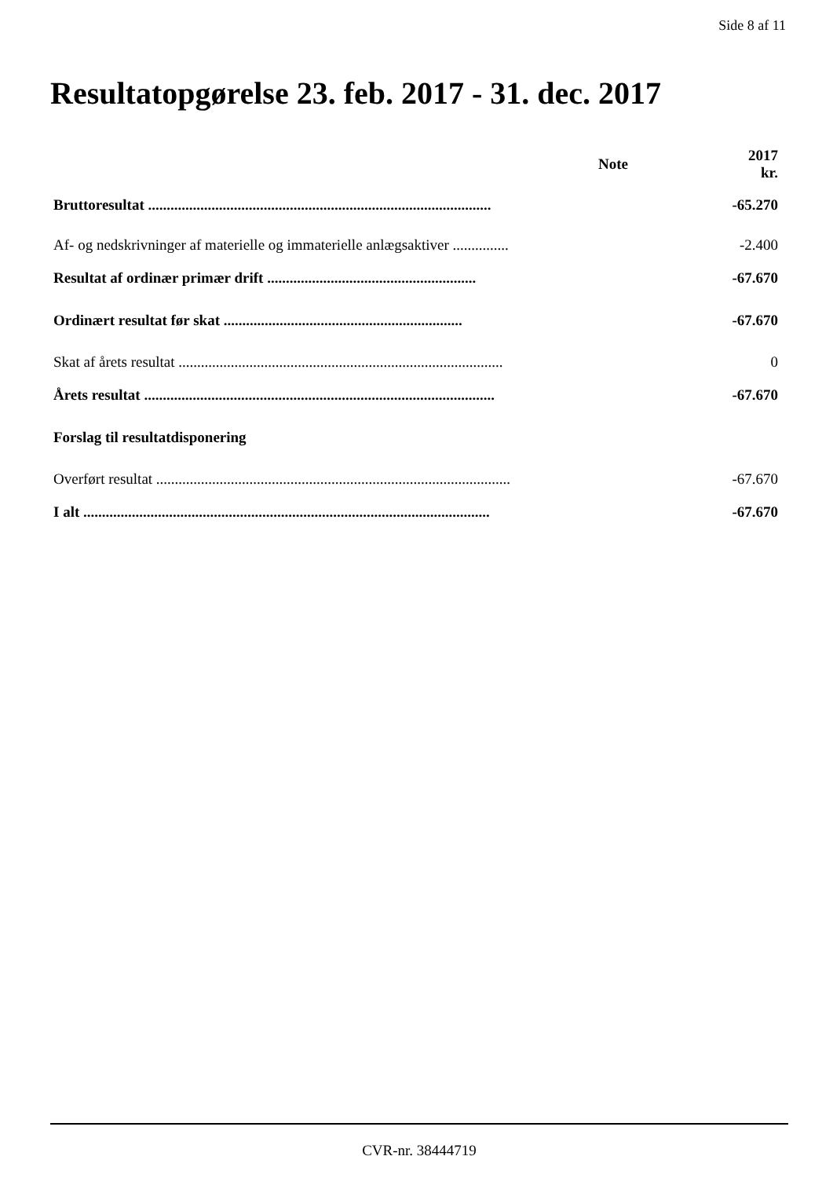Side 8 af 11
Resultatopgørelse 23. feb. 2017 - 31. dec. 2017
| | Note | 2017 kr. |
| --- | --- | --- |
| Bruttoresultat ............................................................................................ | | -65.270 |
| Af- og nedskrivninger af materielle og immaterielle anlægsaktiver ............... | | -2.400 |
| Resultat af ordinær primær drift ........................................................ | | -67.670 |
| Ordinært resultat før skat ................................................................ | | -67.670 |
| Skat af årets resultat ....................................................................................... | | 0 |
| Årets resultat .............................................................................................. | | -67.670 |
| Forslag til resultatdisponering | | |
| Overført resultat ............................................................................................... | | -67.670 |
| I alt ............................................................................................................. | | -67.670 |
CVR-nr. 38444719